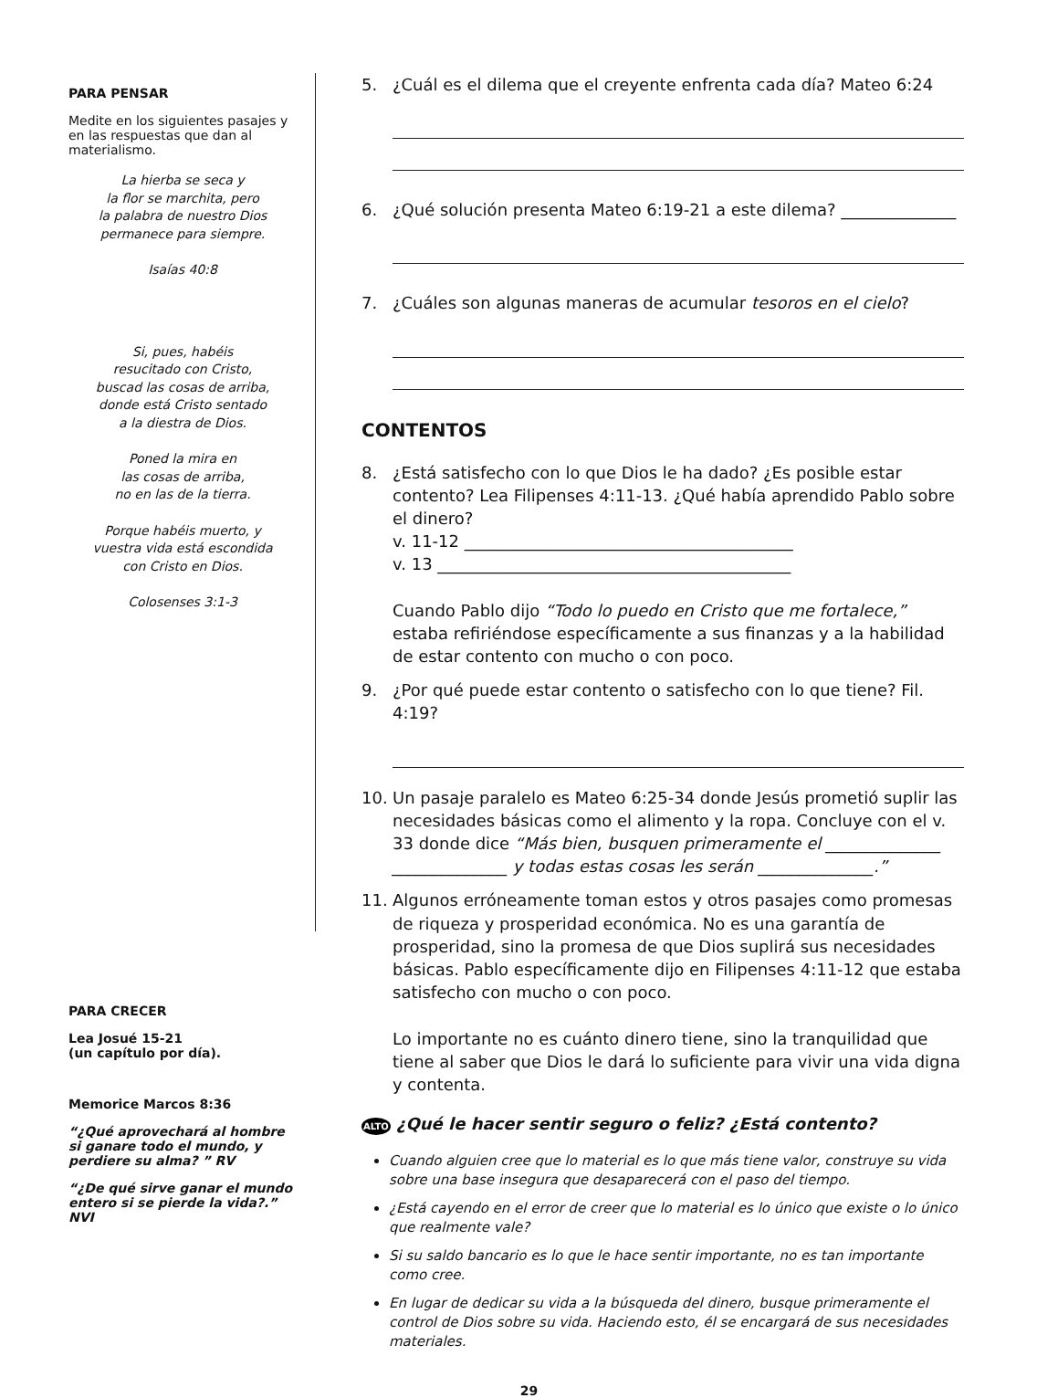PARA PENSAR
Medite en los siguientes pasajes y en las respuestas que dan al materialismo.
La hierba se seca y
la flor se marchita, pero
la palabra de nuestro Dios
permanece para siempre.
Isaías 40:8
Si, pues, habéis
resucitado con Cristo,
buscad las cosas de arriba,
donde está Cristo sentado
a la diestra de Dios.
Poned la mira en
las cosas de arriba,
no en las de la tierra.
Porque habéis muerto, y
vuestra vida está escondida
con Cristo en Dios.
Colosenses 3:1-3
PARA CRECER
Lea Josué 15-21
(un capítulo por día).
Memorice Marcos 8:36
“¿Qué aprovechará al hombre si ganare todo el mundo, y perdiere su alma? ” RV
“¿De qué sirve ganar el mundo entero si se pierde la vida?.” NVI
5. ¿Cuál es el dilema que el creyente enfrenta cada día? Mateo 6:24
6. ¿Qué solución presenta Mateo 6:19-21 a este dilema? ______________
7. ¿Cuáles son algunas maneras de acumular tesoros en el cielo?
CONTENTOS
8. ¿Está satisfecho con lo que Dios le ha dado? ¿Es posible estar contento? Lea Filipenses 4:11-13. ¿Qué había aprendido Pablo sobre el dinero?
v. 11-12 ________________________________________
v. 13 ___________________________________________
Cuando Pablo dijo “Todo lo puedo en Cristo que me fortalece,” estaba refiriéndose específicamente a sus finanzas y a la habilidad de estar contento con mucho o con poco.
9. ¿Por qué puede estar contento o satisfecho con lo que tiene? Fil. 4:19?
10. Un pasaje paralelo es Mateo 6:25-34 donde Jesús prometió suplir las necesidades básicas como el alimento y la ropa. Concluye con el v. 33 donde dice “Más bien, busquen primeramente el ______________ ______________ y todas estas cosas les serán ______________.”
11. Algunos erróneamente toman estos y otros pasajes como promesas de riqueza y prosperidad económica. No es una garantía de prosperidad, sino la promesa de que Dios suplirá sus necesidades básicas. Pablo específicamente dijo en Filipenses 4:11-12 que estaba satisfecho con mucho o con poco.
Lo importante no es cuánto dinero tiene, sino la tranquilidad que tiene al saber que Dios le dará lo suficiente para vivir una vida digna y contenta.
ALTO ¿Qué le hacer sentir seguro o feliz? ¿Está contento?
Cuando alguien cree que lo material es lo que más tiene valor, construye su vida sobre una base insegura que desaparecerá con el paso del tiempo.
¿Está cayendo en el error de creer que lo material es lo único que existe o lo único que realmente vale?
Si su saldo bancario es lo que le hace sentir importante, no es tan importante como cree.
En lugar de dedicar su vida a la búsqueda del dinero, busque primeramente el control de Dios sobre su vida. Haciendo esto, él se encargará de sus necesidades materiales.
29